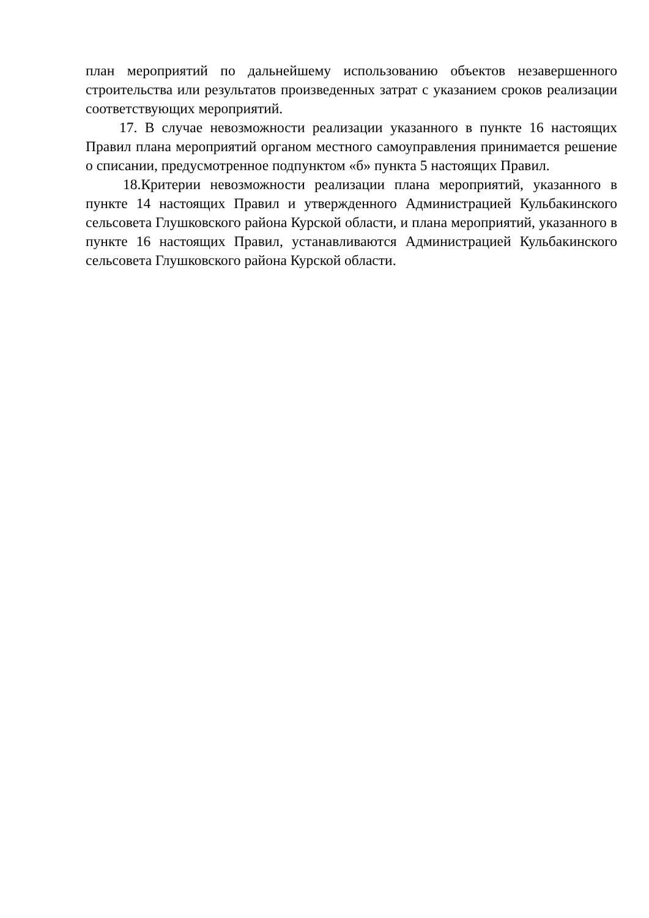план мероприятий по дальнейшему использованию объектов незавершенного строительства или результатов произведенных затрат с указанием сроков реализации соответствующих мероприятий.
17. В случае невозможности реализации указанного в пункте 16 настоящих Правил плана мероприятий органом местного самоуправления принимается решение о списании, предусмотренное подпунктом «б» пункта 5 настоящих Правил.
18.Критерии невозможности реализации плана мероприятий, указанного в пункте 14 настоящих Правил и утвержденного Администрацией Кульбакинского сельсовета Глушковского района Курской области, и плана мероприятий, указанного в пункте 16 настоящих Правил, устанавливаются Администрацией Кульбакинского сельсовета Глушковского района Курской области.